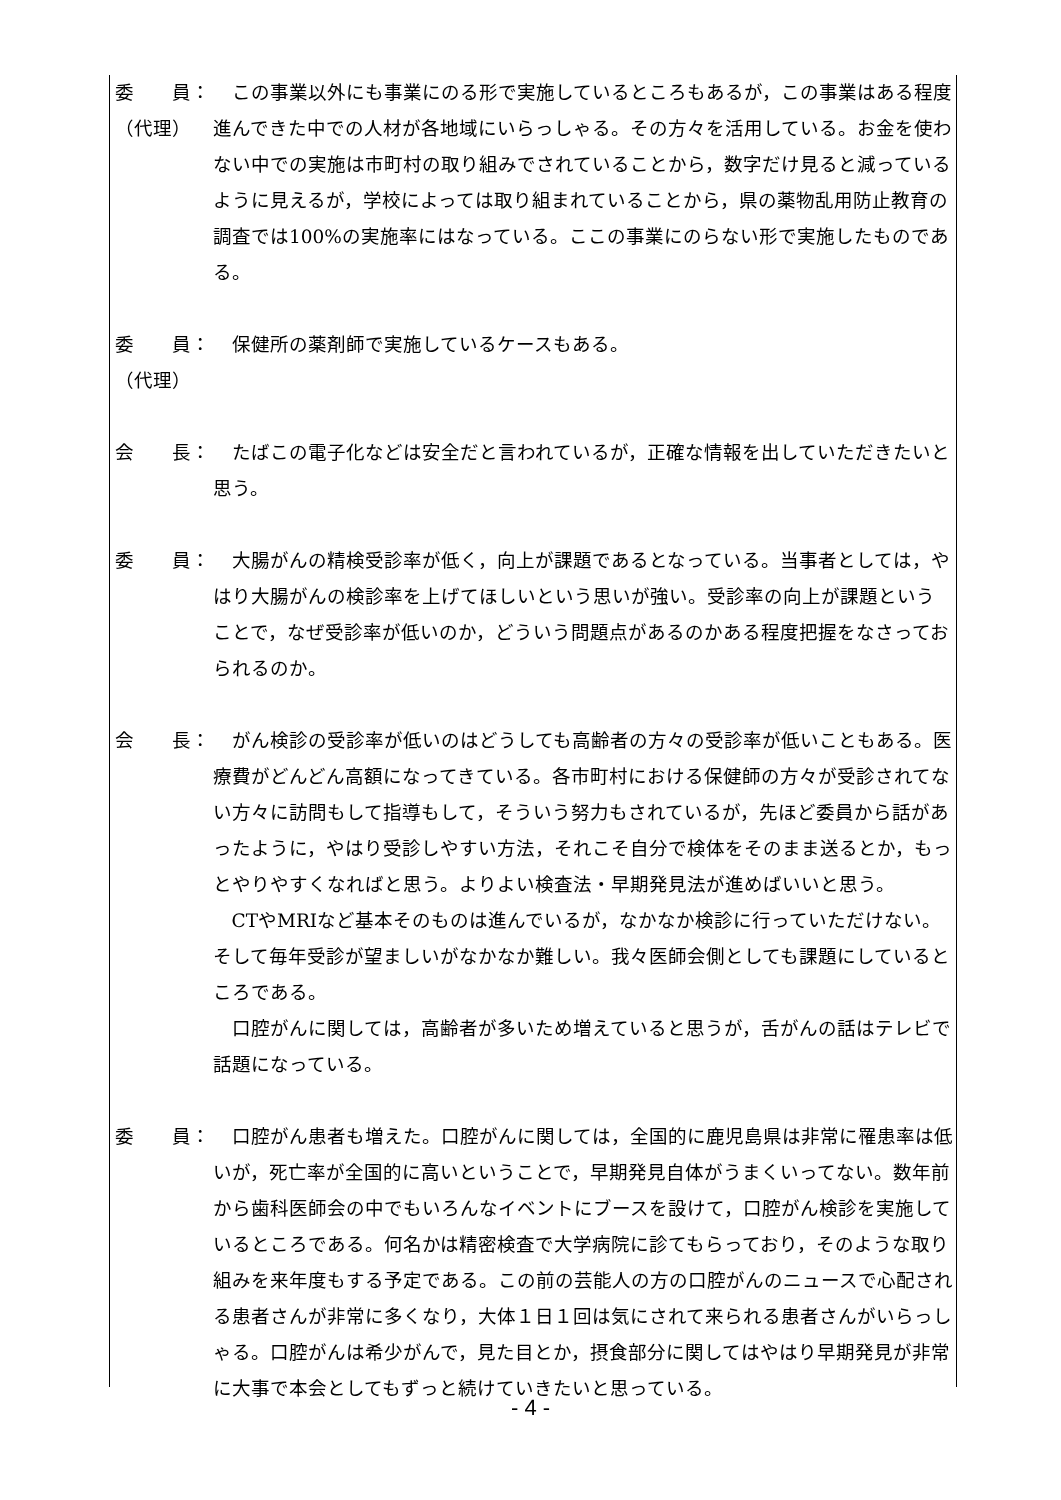委　　員：
（代理）
この事業以外にも事業にのる形で実施しているところもあるが，この事業はある程度進んできた中での人材が各地域にいらっしゃる。その方々を活用している。お金を使わない中での実施は市町村の取り組みでされていることから，数字だけ見ると減っているように見えるが，学校によっては取り組まれていることから，県の薬物乱用防止教育の調査では100%の実施率にはなっている。ここの事業にのらない形で実施したものである。
委　　員：
（代理）
保健所の薬剤師で実施しているケースもある。
会　　長： たばこの電子化などは安全だと言われているが，正確な情報を出していただきたいと思う。
委　　員： 大腸がんの精検受診率が低く，向上が課題であるとなっている。当事者としては，やはり大腸がんの検診率を上げてほしいという思いが強い。受診率の向上が課題ということで，なぜ受診率が低いのか，どういう問題点があるのかある程度把握をなさっておられるのか。
会　　長： がん検診の受診率が低いのはどうしても高齢者の方々の受診率が低いこともある。医療費がどんどん高額になってきている。各市町村における保健師の方々が受診されてない方々に訪問もして指導もして，そういう努力もされているが，先ほど委員から話があったように，やはり受診しやすい方法，それこそ自分で検体をそのまま送るとか，もっとやりやすくなればと思う。よりよい検査法・早期発見法が進めばいいと思う。
CTやMRIなど基本そのものは進んでいるが，なかなか検診に行っていただけない。そして毎年受診が望ましいがなかなか難しい。我々医師会側としても課題にしているところである。
口腔がんに関しては，高齢者が多いため増えていると思うが，舌がんの話はテレビで話題になっている。
委　　員： 口腔がん患者も増えた。口腔がんに関しては，全国的に鹿児島県は非常に罹患率は低いが，死亡率が全国的に高いということで，早期発見自体がうまくいってない。数年前から歯科医師会の中でもいろんなイベントにブースを設けて，口腔がん検診を実施しているところである。何名かは精密検査で大学病院に診てもらっており，そのような取り組みを来年度もする予定である。この前の芸能人の方の口腔がんのニュースで心配される患者さんが非常に多くなり，大体１日１回は気にされて来られる患者さんがいらっしゃる。口腔がんは希少がんで，見た目とか，摂食部分に関してはやはり早期発見が非常に大事で本会としてもずっと続けていきたいと思っている。
- 4 -